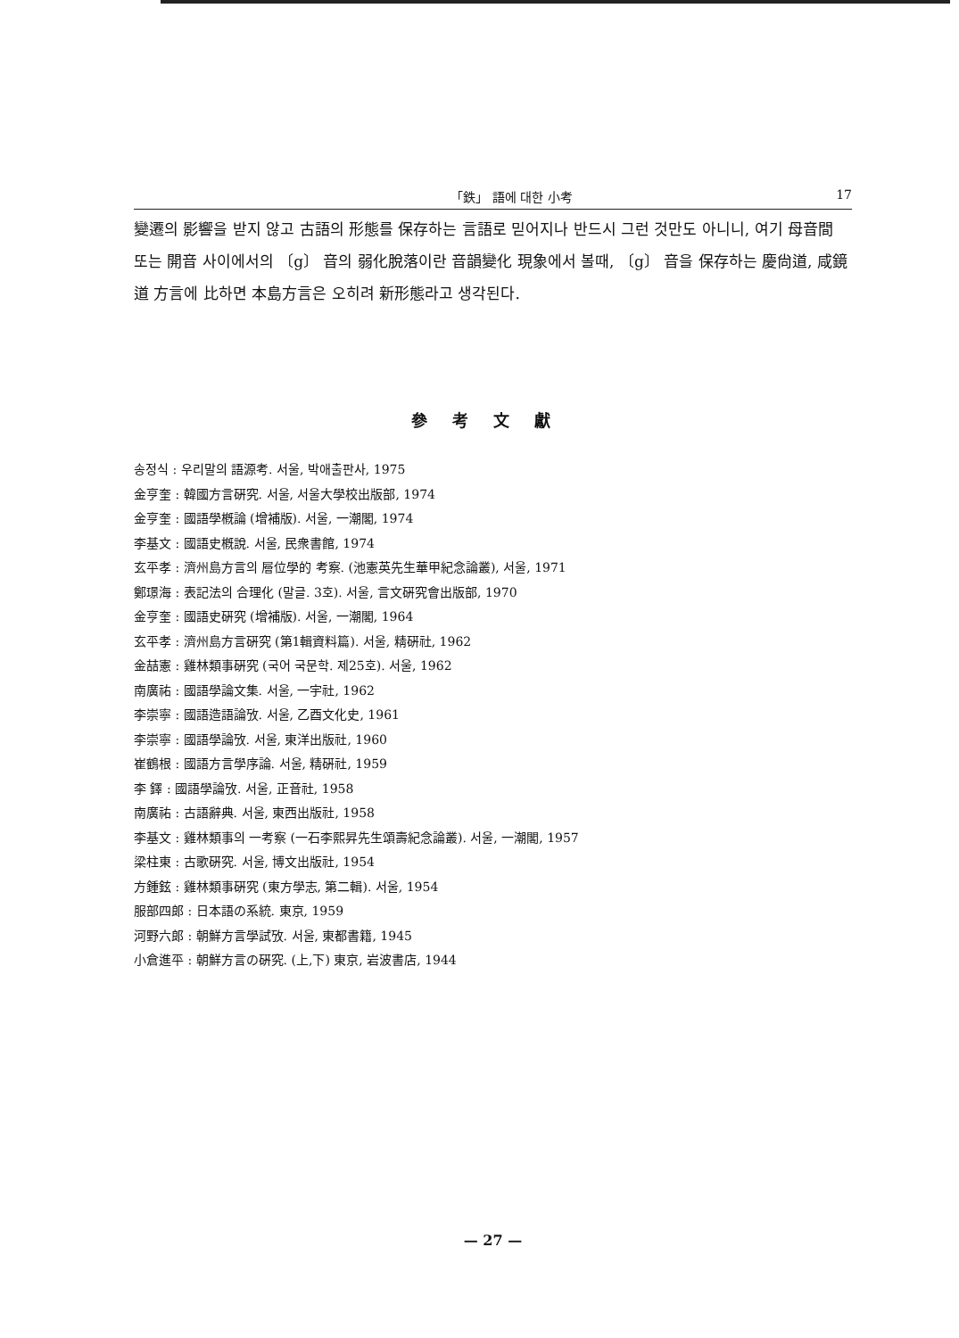「鉄」 語에 대한 小考 17
變遷의 影響을 받지 않고 古語의 形態를 保存하는 言語로 믿어지나 반드시 그런 것만도 아니니, 여기 母音間 또는 開音 사이에서의 〔g〕 音의 弱化脫落이란 音韻變化 現象에서 볼때, 〔g〕 音을 保存하는 慶尙道, 咸鏡道 方言에 比하면 本島方言은 오히려 新形態라고 생각된다.
參考文獻
송정식 : 우리말의 語源考. 서울, 박애출판사, 1975
金亨奎 : 韓國方言硏究. 서울, 서울大學校出版部, 1974
金亨奎 : 國語學槪論 (增補版). 서울, 一潮閣, 1974
李基文 : 國語史槪說. 서울, 民衆書館, 1974
玄平孝 : 濟州島方言의 層位學的 考察. (池憲英先生華甲紀念論叢), 서울, 1971
鄭璟海 : 表記法의 合理化 (말글. 3호). 서울, 言文硏究會出版部, 1970
金亨奎 : 國語史硏究 (增補版). 서울, 一潮閣, 1964
玄平孝 : 濟州島方言硏究 (第1輯資料篇). 서울, 精硏社, 1962
金喆憲 : 雞林類事硏究 (국어 국문학. 제25호). 서울, 1962
南廣祐 : 國語學論文集. 서울, 一宇社, 1962
李崇寧 : 國語造語論攷. 서울, 乙酉文化史, 1961
李崇寧 : 國語學論攷. 서울, 東洋出版社, 1960
崔鶴根 : 國語方言學序論. 서울, 精硏社, 1959
李 鐸 : 國語學論攷. 서울, 正音社, 1958
南廣祐 : 古語辭典. 서울, 東西出版社, 1958
李基文 : 雞林類事의 一考察 (一石李熙昇先生頌壽紀念論叢). 서울, 一潮閣, 1957
梁柱東 : 古歌硏究. 서울, 博文出版社, 1954
方鍾鉉 : 雞林類事硏究 (東方學志, 第二輯). 서울, 1954
服部四郞 : 日本語の系統. 東京, 1959
河野六郞 : 朝鮮方言學試攷. 서울, 東都書籍, 1945
小倉進平 : 朝鮮方言の硏究. (上,下) 東京, 岩波書店, 1944
— 27 —